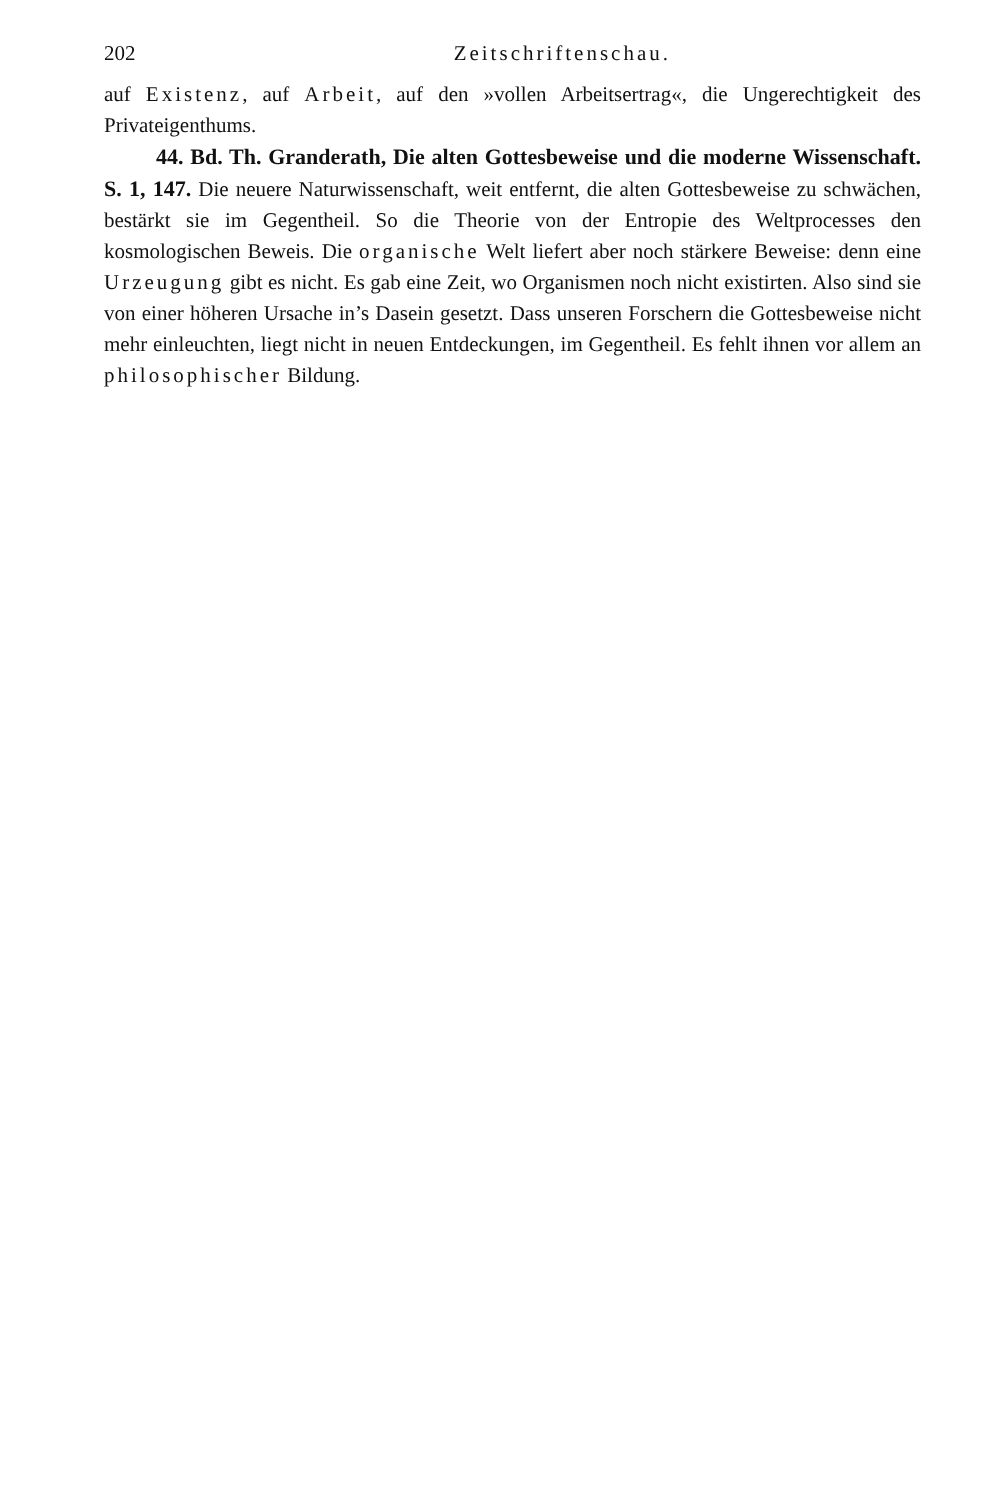202 Zeitschriftenschau.
auf Existenz, auf Arbeit, auf den »vollen Arbeitsertrag«, die Ungerechtigkeit des Privateigenthums.
44. Bd. Th. Granderath, Die alten Gottesbeweise und die moderne Wissenschaft. S. 1, 147. Die neuere Naturwissenschaft, weit entfernt, die alten Gottesbeweise zu schwächen, bestärkt sie im Gegentheil. So die Theorie von der Entropie des Weltprocesses den kosmologischen Beweis. Die organische Welt liefert aber noch stärkere Beweise: denn eine Urzeugung gibt es nicht. Es gab eine Zeit, wo Organismen noch nicht existirten. Also sind sie von einer höheren Ursache in’s Dasein gesetzt. Dass unseren Forschern die Gottesbeweise nicht mehr einleuchten, liegt nicht in neuen Entdeckungen, im Gegentheil. Es fehlt ihnen vor allem an philosophischer Bildung.